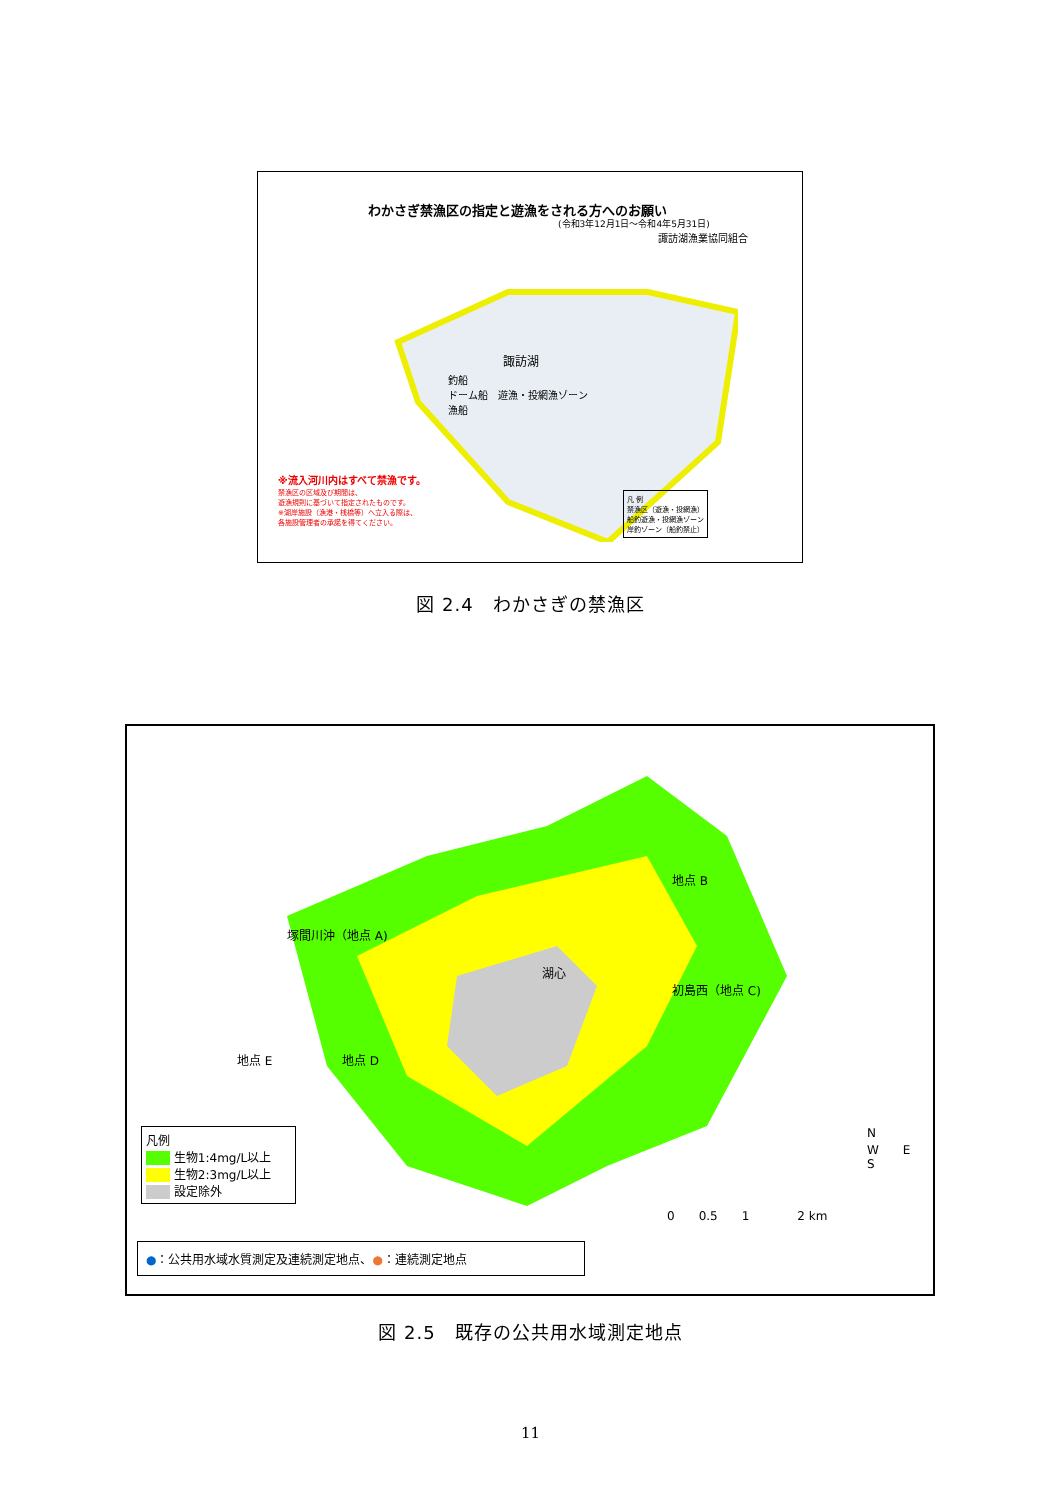わかさぎ禁漁区の指定と遊漁をされる方へのお願い
(令和3年12月1日～令和4年5月31日)
諏訪湖漁業協同組合
諏訪湖
釣船
ドーム船　遊漁・投網漁ゾーン
漁船
※流入河川内はすべて禁漁です。
禁漁区の区域及び期間は、
遊漁規則に基づいて指定されたものです。
※湖岸施設（漁港・桟橋等）へ立入る際は、
各施設管理者の承諾を得てください。
凡 例
禁漁区（遊漁・投網漁）
船釣遊漁・投網漁ゾーン
岸釣ゾーン（船釣禁止）
図 2.4　わかさぎの禁漁区
塚間川沖（地点 A)
地点 B
湖心
初島西（地点 C)
地点 D
地点 E
凡例
　　 生物1:4mg/L以上
　　 生物2:3mg/L以上
　　 設定除外
N
W　　E
S
0　　0.5　　1　　　　2 km
●：公共用水域水質測定及連続測定地点、●：連続測定地点
図 2.5　既存の公共用水域測定地点
11